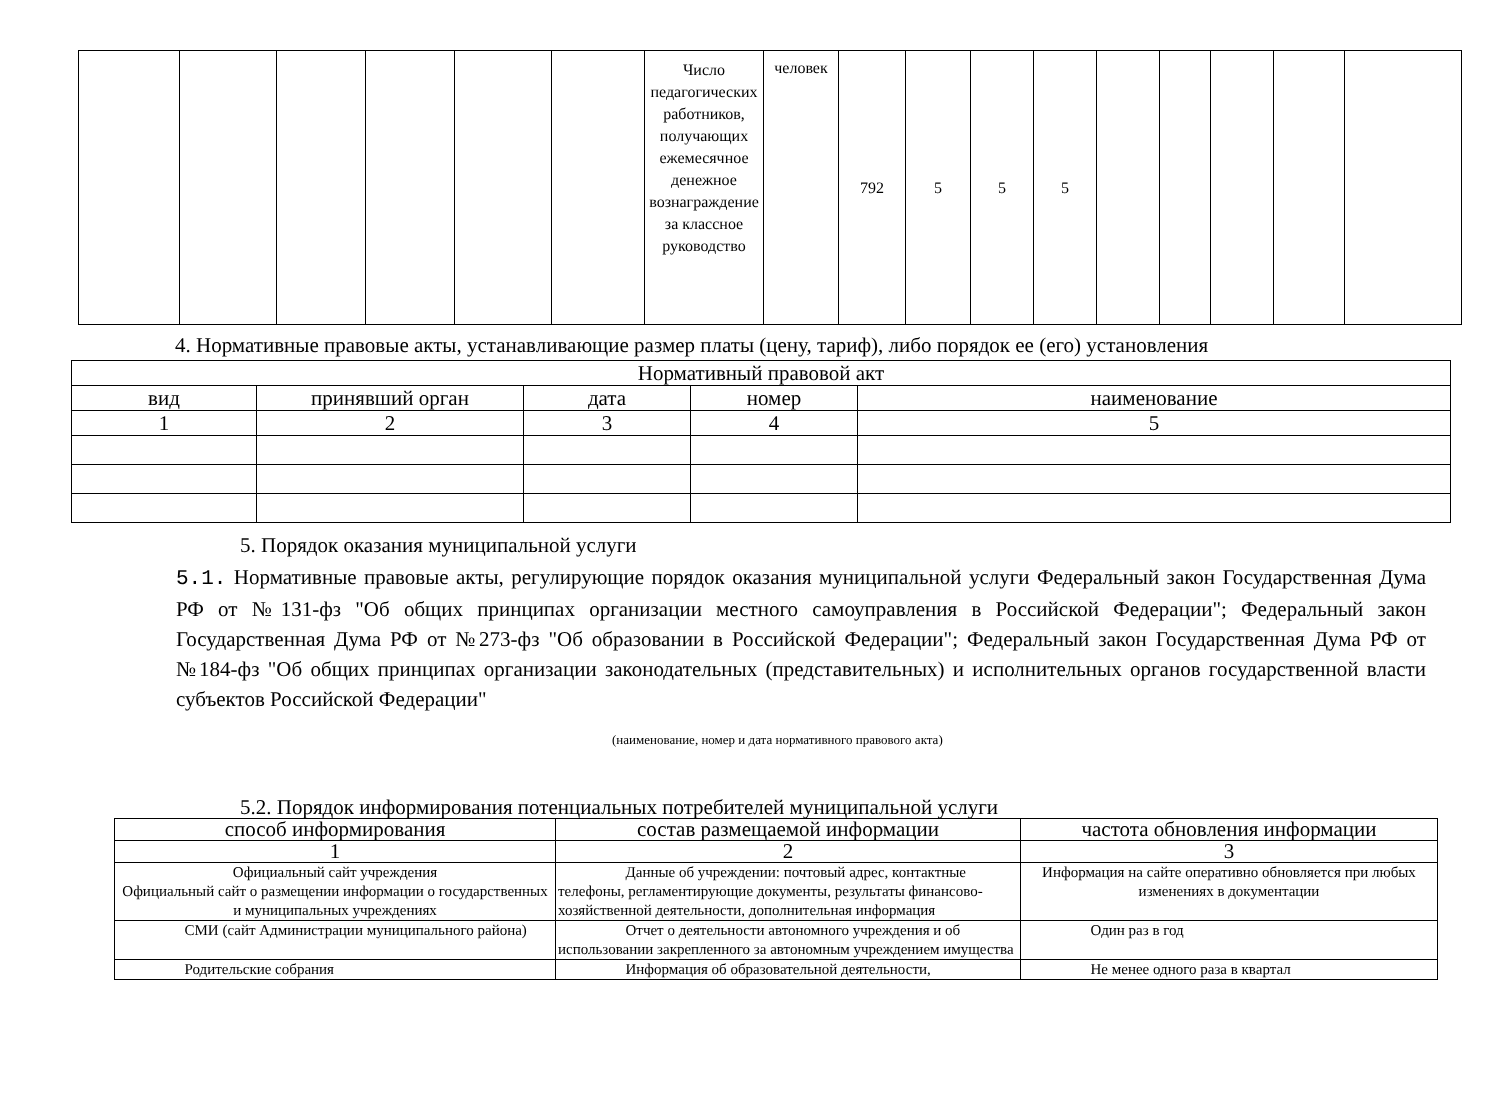| | | | | | | Число педагогических работников, получающих ежемесячное денежное вознаграждение за классное руководство | человек | 792 | 5 | 5 | 5 | | | | | |
4. Нормативные правовые акты, устанавливающие размер платы (цену, тариф), либо порядок ее (его) установления
| Нормативный правовой акт | | | | |
| --- | --- | --- | --- | --- |
| вид | принявший орган | дата | номер | наименование |
| 1 | 2 | 3 | 4 | 5 |
5. Порядок оказания муниципальной услуги
5.1. Нормативные правовые акты, регулирующие порядок оказания муниципальной услуги Федеральный закон Государственная Дума РФ от №131-фз "Об общих принципах организации местного самоуправления в Российской Федерации"; Федеральный закон Государственная Дума РФ от №273-фз "Об образовании в Российской Федерации"; Федеральный закон Государственная Дума РФ от №184-фз "Об общих принципах организации законодательных (представительных) и исполнительных органов государственной власти субъектов Российской Федерации"
(наименование, номер и дата нормативного правового акта)
5.2. Порядок информирования потенциальных потребителей муниципальной услуги
| способ информирования | состав размещаемой информации | частота обновления информации |
| --- | --- | --- |
| 1 | 2 | 3 |
| Официальный сайт учреждения Официальный сайт о размещении информации о государственных и муниципальных учреждениях | Данные об учреждении: почтовый адрес, контактные телефоны, регламентирующие документы, результаты финансово-хозяйственной деятельности, дополнительная информация | Информация на сайте оперативно обновляется при любых изменениях в документации |
| СМИ (сайт Администрации муниципального района) | Отчет о деятельности автономного учреждения и об использовании закрепленного за автономным учреждением имущества | Один раз в год |
| Родительские собрания | Информация об образовательной деятельности, | Не менее одного раза в квартал |